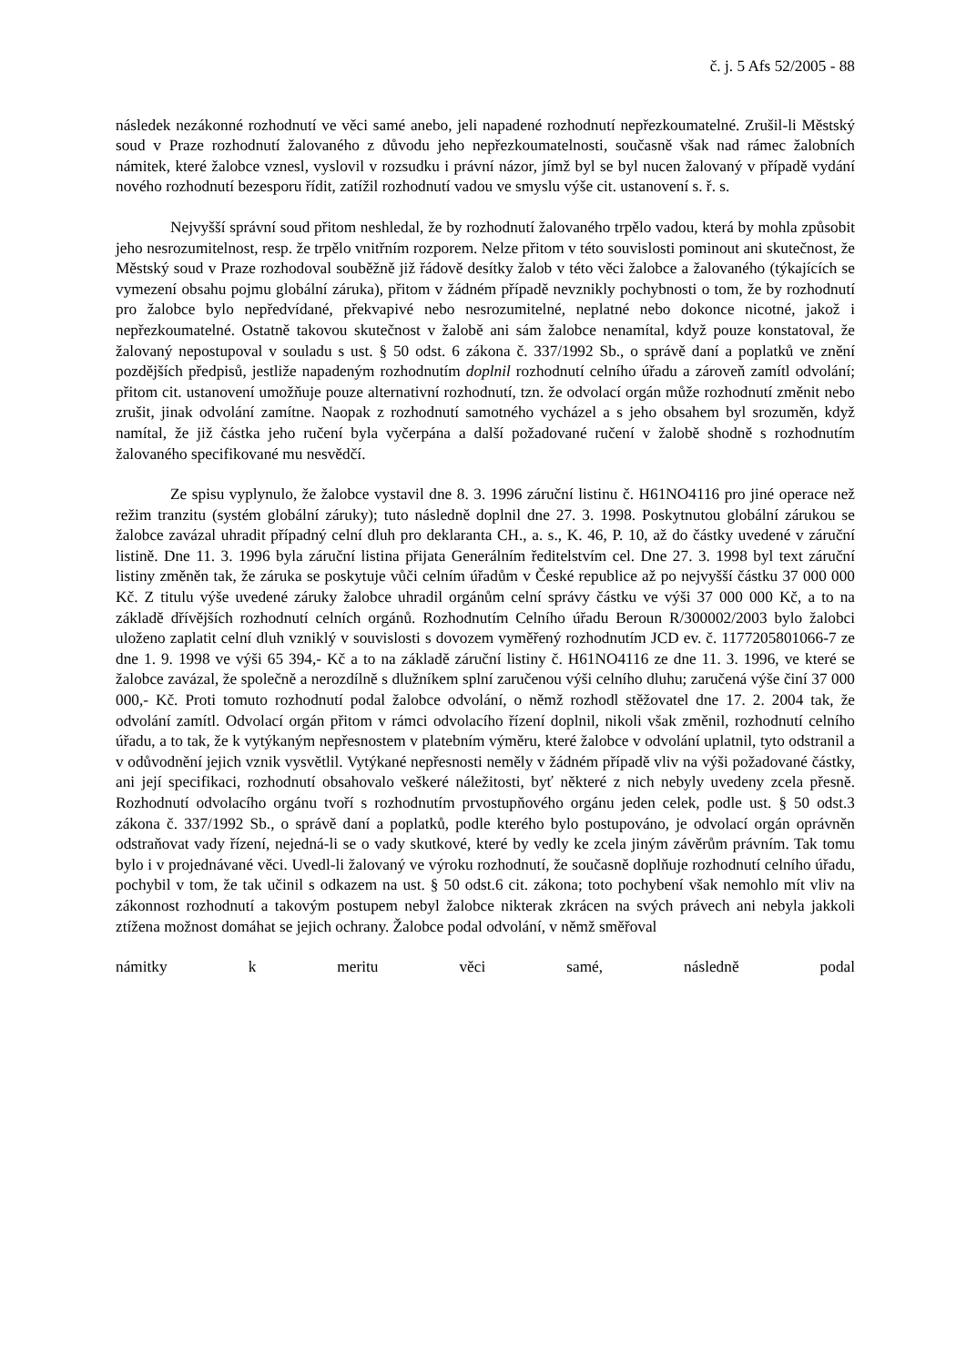č. j. 5 Afs 52/2005 - 88
následek nezákonné rozhodnutí ve věci samé anebo, jeli napadené rozhodnutí nepřezkoumatelné. Zrušil-li Městský soud v Praze rozhodnutí žalovaného z důvodu jeho nepřezkoumatelnosti, současně však nad rámec žalobních námitek, které žalobce vznesl, vyslovil v rozsudku i právní názor, jímž byl se byl nucen žalovaný v případě vydání nového rozhodnutí bezesporu řídit, zatížil rozhodnutí vadou ve smyslu výše cit. ustanovení s. ř. s.
Nejvyšší správní soud přitom neshledal, že by rozhodnutí žalovaného trpělo vadou, která by mohla způsobit jeho nesrozumitelnost, resp. že trpělo vnitřním rozporem. Nelze přitom v této souvislosti pominout ani skutečnost, že Městský soud v Praze rozhodoval souběžně již řádově desítky žalob v této věci žalobce a žalovaného (týkajících se vymezení obsahu pojmu globální záruka), přitom v žádném případě nevznikly pochybnosti o tom, že by rozhodnutí pro žalobce bylo nepředvídané, překvapivé nebo nesrozumitelné, neplatné nebo dokonce nicotné, jakož i nepřezkoumatelné. Ostatně takovou skutečnost v žalobě ani sám žalobce nenamítal, když pouze konstatoval, že žalovaný nepostupoval v souladu s ust. § 50 odst. 6 zákona č. 337/1992 Sb., o správě daní a poplatků ve znění pozdějších předpisů, jestliže napadeným rozhodnutím doplnil rozhodnutí celního úřadu a zároveň zamítl odvolání; přitom cit. ustanovení umožňuje pouze alternativní rozhodnutí, tzn. že odvolací orgán může rozhodnutí změnit nebo zrušit, jinak odvolání zamítne. Naopak z rozhodnutí samotného vycházel a s jeho obsahem byl srozuměn, když namítal, že již částka jeho ručení byla vyčerpána a další požadované ručení v žalobě shodně s rozhodnutím žalovaného specifikované mu nesvědčí.
Ze spisu vyplynulo, že žalobce vystavil dne 8. 3. 1996 záruční listinu č. H61NO4116 pro jiné operace než režim tranzitu (systém globální záruky); tuto následně doplnil dne 27. 3. 1998. Poskytnutou globální zárukou se žalobce zavázal uhradit případný celní dluh pro deklaranta CH., a. s., K. 46, P. 10, až do částky uvedené v záruční listině. Dne 11. 3. 1996 byla záruční listina přijata Generálním ředitelstvím cel. Dne 27. 3. 1998 byl text záruční listiny změněn tak, že záruka se poskytuje vůči celním úřadům v České republice až po nejvyšší částku 37 000 000 Kč. Z titulu výše uvedené záruky žalobce uhradil orgánům celní správy částku ve výši 37 000 000 Kč, a to na základě dřívějších rozhodnutí celních orgánů. Rozhodnutím Celního úřadu Beroun R/300002/2003 bylo žalobci uloženo zaplatit celní dluh vzniklý v souvislosti s dovozem vyměřený rozhodnutím JCD ev. č. 1177205801066-7 ze dne 1. 9. 1998 ve výši 65 394,- Kč a to na základě záruční listiny č. H61NO4116 ze dne 11. 3. 1996, ve které se žalobce zavázal, že společně a nerozdílně s dlužníkem splní zaručenou výši celního dluhu; zaručená výše činí 37 000 000,- Kč. Proti tomuto rozhodnutí podal žalobce odvolání, o němž rozhodl stěžovatel dne 17. 2. 2004 tak, že odvolání zamítl. Odvolací orgán přitom v rámci odvolacího řízení doplnil, nikoli však změnil, rozhodnutí celního úřadu, a to tak, že k vytýkaným nepřesnostem v platebním výměru, které žalobce v odvolání uplatnil, tyto odstranil a v odůvodnění jejich vznik vysvětlil. Vytýkané nepřesnosti neměly v žádném případě vliv na výši požadované částky, ani její specifikaci, rozhodnutí obsahovalo veškeré náležitosti, byť některé z nich nebyly uvedeny zcela přesně. Rozhodnutí odvolacího orgánu tvoří s rozhodnutím prvostupňového orgánu jeden celek, podle ust. § 50 odst.3 zákona č. 337/1992 Sb., o správě daní a poplatků, podle kterého bylo postupováno, je odvolací orgán oprávněn odstraňovat vady řízení, nejedná-li se o vady skutkové, které by vedly ke zcela jiným závěrům právním. Tak tomu bylo i v projednávané věci. Uvedl-li žalovaný ve výroku rozhodnutí, že současně doplňuje rozhodnutí celního úřadu, pochybil v tom, že tak učinil s odkazem na ust. § 50 odst.6 cit. zákona; toto pochybení však nemohlo mít vliv na zákonnost rozhodnutí a takovým postupem nebyl žalobce nikterak zkrácen na svých právech ani nebyla jakkoli ztížena možnost domáhat se jejich ochrany. Žalobce podal odvolání, v němž směřoval
námitky k meritu věci samé, následně podal